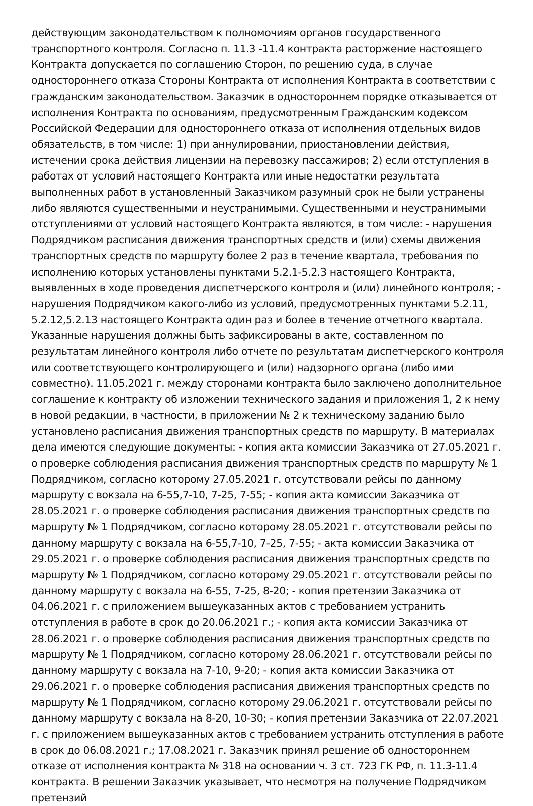действующим законодательством к полномочиям органов государственного транспортного контроля. Согласно п. 11.3 -11.4 контракта расторжение настоящего Контракта допускается по соглашению Сторон, по решению суда, в случае одностороннего отказа Стороны Контракта от исполнения Контракта в соответствии с гражданским законодательством. Заказчик в одностороннем порядке отказывается от исполнения Контракта по основаниям, предусмотренным Гражданским кодексом Российской Федерации для одностороннего отказа от исполнения отдельных видов обязательств, в том числе: 1) при аннулировании, приостановлении действия, истечении срока действия лицензии на перевозку пассажиров; 2) если отступления в работах от условий настоящего Контракта или иные недостатки результата выполненных работ в установленный Заказчиком разумный срок не были устранены либо являются существенными и неустранимыми. Существенными и неустранимыми отступлениями от условий настоящего Контракта являются, в том числе: - нарушения Подрядчиком расписания движения транспортных средств и (или) схемы движения транспортных средств по маршруту более 2 раз в течение квартала, требования по исполнению которых установлены пунктами 5.2.1-5.2.3 настоящего Контракта, выявленных в ходе проведения диспетчерского контроля и (или) линейного контроля; - нарушения Подрядчиком какого-либо из условий, предусмотренных пунктами 5.2.11, 5.2.12,5.2.13 настоящего Контракта один раз и более в течение отчетного квартала. Указанные нарушения должны быть зафиксированы в акте, составленном по результатам линейного контроля либо отчете по результатам диспетчерского контроля или соответствующего контролирующего и (или) надзорного органа (либо ими совместно). 11.05.2021 г. между сторонами контракта было заключено дополнительное соглашение к контракту об изложении технического задания и приложения 1, 2 к нему в новой редакции, в частности, в приложении № 2 к техническому заданию было установлено расписания движения транспортных средств по маршруту. В материалах дела имеются следующие документы: - копия акта комиссии Заказчика от 27.05.2021 г. о проверке соблюдения расписания движения транспортных средств по маршруту № 1 Подрядчиком, согласно которому 27.05.2021 г. отсутствовали рейсы по данному маршруту с вокзала на 6-55,7-10, 7-25, 7-55; - копия акта комиссии Заказчика от 28.05.2021 г. о проверке соблюдения расписания движения транспортных средств по маршруту № 1 Подрядчиком, согласно которому 28.05.2021 г. отсутствовали рейсы по данному маршруту с вокзала на 6-55,7-10, 7-25, 7-55; - акта комиссии Заказчика от 29.05.2021 г. о проверке соблюдения расписания движения транспортных средств по маршруту № 1 Подрядчиком, согласно которому 29.05.2021 г. отсутствовали рейсы по данному маршруту с вокзала на 6-55, 7-25, 8-20; - копия претензии Заказчика от 04.06.2021 г. с приложением вышеуказанных актов с требованием устранить отступления в работе в срок до 20.06.2021 г.; - копия акта комиссии Заказчика от 28.06.2021 г. о проверке соблюдения расписания движения транспортных средств по маршруту № 1 Подрядчиком, согласно которому 28.06.2021 г. отсутствовали рейсы по данному маршруту с вокзала на 7-10, 9-20; - копия акта комиссии Заказчика от 29.06.2021 г. о проверке соблюдения расписания движения транспортных средств по маршруту № 1 Подрядчиком, согласно которому 29.06.2021 г. отсутствовали рейсы по данному маршруту с вокзала на 8-20, 10-30; - копия претензии Заказчика от 22.07.2021 г. с приложением вышеуказанных актов с требованием устранить отступления в работе в срок до 06.08.2021 г.; 17.08.2021 г. Заказчик принял решение об одностороннем отказе от исполнения контракта № 318 на основании ч. 3 ст. 723 ГК РФ, п. 11.3-11.4 контракта. В решении Заказчик указывает, что несмотря на получение Подрядчиком претензий